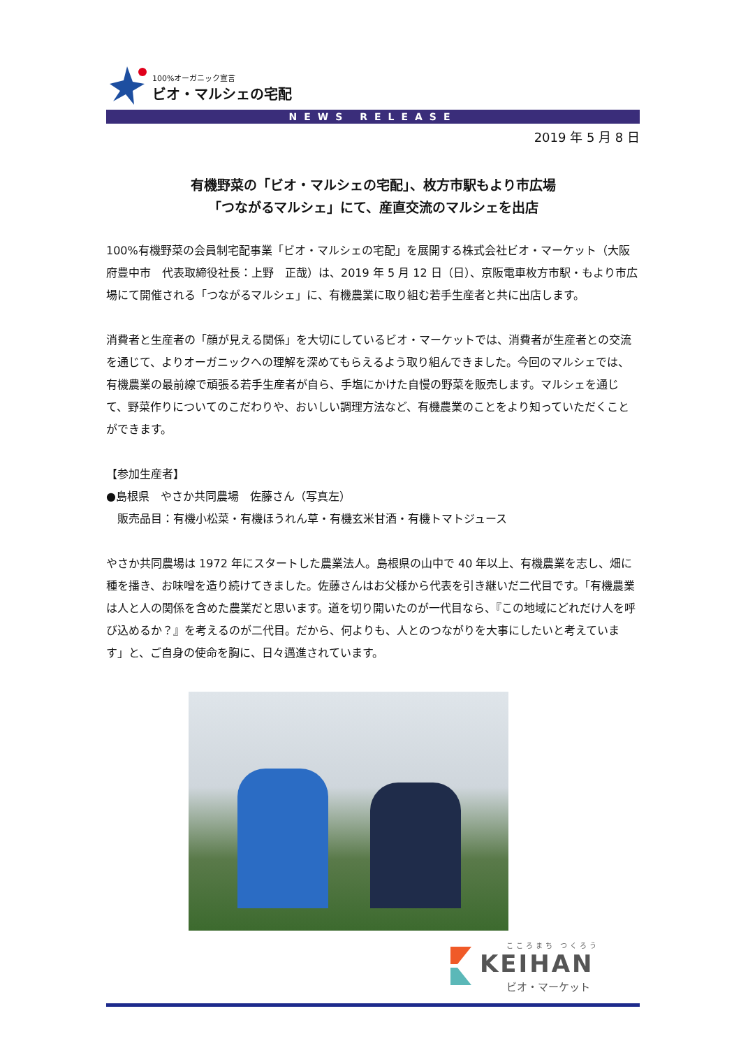100%オーガニック宣言
ビオ・マルシェの宅配
NEWS RELEASE
2019 年 5 月 8 日
有機野菜の「ビオ・マルシェの宅配」、枚方市駅もより市広場
「つながるマルシェ」にて、産直交流のマルシェを出店
100%有機野菜の会員制宅配事業「ビオ・マルシェの宅配」を展開する株式会社ビオ・マーケット（大阪府豊中市　代表取締役社長：上野　正哉）は、2019 年 5 月 12 日（日）、京阪電車枚方市駅・もより市広場にて開催される「つながるマルシェ」に、有機農業に取り組む若手生産者と共に出店します。
消費者と生産者の「顔が見える関係」を大切にしているビオ・マーケットでは、消費者が生産者との交流を通じて、よりオーガニックへの理解を深めてもらえるよう取り組んできました。今回のマルシェでは、有機農業の最前線で頑張る若手生産者が自ら、手塩にかけた自慢の野菜を販売します。マルシェを通じて、野菜作りについてのこだわりや、おいしい調理方法など、有機農業のことをより知っていただくことができます。
【参加生産者】
●島根県　やさか共同農場　佐藤さん（写真左）
　販売品目：有機小松菜・有機ほうれん草・有機玄米甘酒・有機トマトジュース
やさか共同農場は 1972 年にスタートした農業法人。島根県の山中で 40 年以上、有機農業を志し、畑に種を播き、お味噌を造り続けてきました。佐藤さんはお父様から代表を引き継いだ二代目です。「有機農業は人と人の関係を含めた農業だと思います。道を切り開いたのが一代目なら、『この地域にどれだけ人を呼び込めるか？』を考えるのが二代目。だから、何よりも、人とのつながりを大事にしたいと考えています」と、ご自身の使命を胸に、日々邁進されています。
こころまち つくろう
KEIHAN
ビオ・マーケット